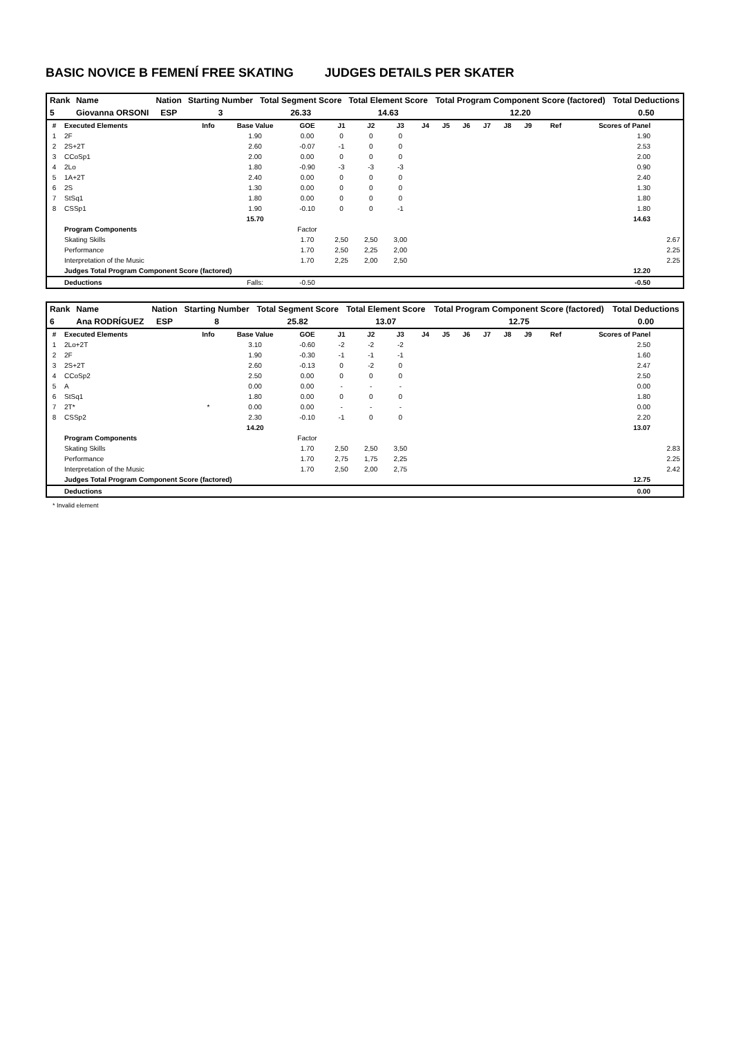BASIC NOVICE B FEMENÍ FREE SKATING JUDGES DETAILS PER SKATER
| Rank | Name | Nation | Starting Number | Total Segment Score | Total Element Score | Total Program Component Score (factored) | Total Deductions |
| --- | --- | --- | --- | --- | --- | --- | --- |
| 5 | Giovanna ORSONI | ESP | 3 | 26.33 | 14.63 | 12.20 | 0.50 |
| # | Executed Elements | Info | Base Value | GOE | J1 | J2 | J3 | J4 | J5 | J6 | J7 | J8 | J9 | Ref | Scores of Panel | |
| --- | --- | --- | --- | --- | --- | --- | --- | --- | --- | --- | --- | --- | --- | --- | --- | --- |
| 1 | 2F | | 1.90 | 0.00 | 0 | 0 | 0 | | | | | | | | 1.90 | |
| 2 | 2S+2T | | 2.60 | -0.07 | -1 | 0 | 0 | | | | | | | | 2.53 | |
| 3 | CCoSp1 | | 2.00 | 0.00 | 0 | 0 | 0 | | | | | | | | 2.00 | |
| 4 | 2Lo | | 1.80 | -0.90 | -3 | -3 | -3 | | | | | | | | 0.90 | |
| 5 | 1A+2T | | 2.40 | 0.00 | 0 | 0 | 0 | | | | | | | | 2.40 | |
| 6 | 2S | | 1.30 | 0.00 | 0 | 0 | 0 | | | | | | | | 1.30 | |
| 7 | StSq1 | | 1.80 | 0.00 | 0 | 0 | 0 | | | | | | | | 1.80 | |
| 8 | CSSp1 | | 1.90 | -0.10 | 0 | 0 | -1 | | | | | | | | 1.80 | |
| | | | 15.70 | | | | | | | | | | | | 14.63 | |
| | Program Components | | | Factor | | | | | | | | | | | | |
| | Skating Skills | | | 1.70 | 2,50 | 2,50 | 3,00 | | | | | | | | | 2.67 |
| | Performance | | | 1.70 | 2,50 | 2,25 | 2,00 | | | | | | | | | 2.25 |
| | Interpretation of the Music | | | 1.70 | 2,25 | 2,00 | 2,50 | | | | | | | | | 2.25 |
| | Judges Total Program Component Score (factored) | | | | | | | | | | | | | | 12.20 | |
| | Deductions | | Falls: | -0.50 | | | | | | | | | | | -0.50 | |
| Rank | Name | Nation | Starting Number | Total Segment Score | Total Element Score | Total Program Component Score (factored) | Total Deductions |
| --- | --- | --- | --- | --- | --- | --- | --- |
| 6 | Ana RODRÍGUEZ | ESP | 8 | 25.82 | 13.07 | 12.75 | 0.00 |
| # | Executed Elements | Info | Base Value | GOE | J1 | J2 | J3 | J4 | J5 | J6 | J7 | J8 | J9 | Ref | Scores of Panel | |
| --- | --- | --- | --- | --- | --- | --- | --- | --- | --- | --- | --- | --- | --- | --- | --- | --- |
| 1 | 2Lo+2T | | 3.10 | -0.60 | -2 | -2 | -2 | | | | | | | | 2.50 | |
| 2 | 2F | | 1.90 | -0.30 | -1 | -1 | -1 | | | | | | | | 1.60 | |
| 3 | 2S+2T | | 2.60 | -0.13 | 0 | -2 | 0 | | | | | | | | 2.47 | |
| 4 | CCoSp2 | | 2.50 | 0.00 | 0 | 0 | 0 | | | | | | | | 2.50 | |
| 5 | A | | 0.00 | 0.00 | - | - | - | | | | | | | | 0.00 | |
| 6 | StSq1 | | 1.80 | 0.00 | 0 | 0 | 0 | | | | | | | | 1.80 | |
| 7 | 2T* | * | 0.00 | 0.00 | - | - | - | | | | | | | | 0.00 | |
| 8 | CSSp2 | | 2.30 | -0.10 | -1 | 0 | 0 | | | | | | | | 2.20 | |
| | | | 14.20 | | | | | | | | | | | | 13.07 | |
| | Program Components | | | Factor | | | | | | | | | | | | |
| | Skating Skills | | | 1.70 | 2,50 | 2,50 | 3,50 | | | | | | | | | 2.83 |
| | Performance | | | 1.70 | 2,75 | 1,75 | 2,25 | | | | | | | | | 2.25 |
| | Interpretation of the Music | | | 1.70 | 2,50 | 2,00 | 2,75 | | | | | | | | | 2.42 |
| | Judges Total Program Component Score (factored) | | | | | | | | | | | | | | 12.75 | |
| | Deductions | | | | | | | | | | | | | | 0.00 | |
* Invalid element